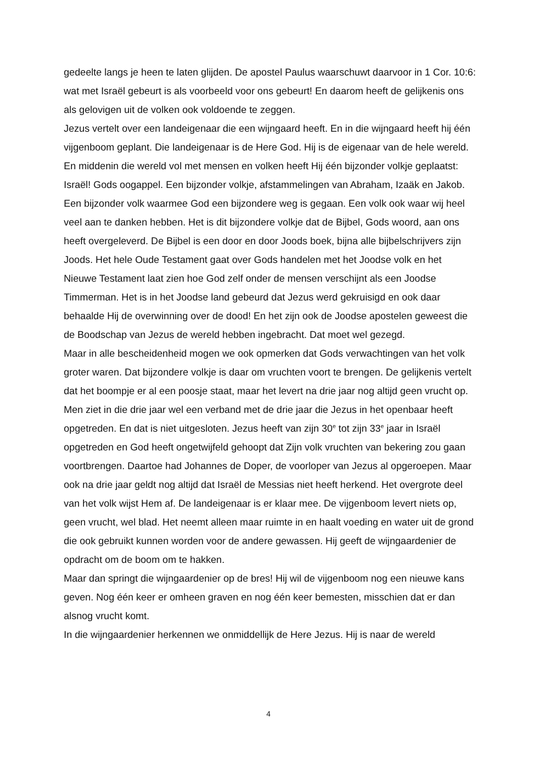gedeelte langs je heen te laten glijden. De apostel Paulus waarschuwt daarvoor in 1 Cor. 10:6: wat met Israël gebeurt is als voorbeeld voor ons gebeurt! En daarom heeft de gelijkenis ons als gelovigen uit de volken ook voldoende te zeggen.
Jezus vertelt over een landeigenaar die een wijngaard heeft. En in die wijngaard heeft hij één vijgenboom geplant. Die landeigenaar is de Here God. Hij is de eigenaar van de hele wereld. En middenin die wereld vol met mensen en volken heeft Hij één bijzonder volkje geplaatst: Israël! Gods oogappel. Een bijzonder volkje, afstammelingen van Abraham, Izaäk en Jakob. Een bijzonder volk waarmee God een bijzondere weg is gegaan. Een volk ook waar wij heel veel aan te danken hebben. Het is dit bijzondere volkje dat de Bijbel, Gods woord, aan ons heeft overgeleverd. De Bijbel is een door en door Joods boek, bijna alle bijbelschrijvers zijn Joods. Het hele Oude Testament gaat over Gods handelen met het Joodse volk en het Nieuwe Testament laat zien hoe God zelf onder de mensen verschijnt als een Joodse Timmerman. Het is in het Joodse land gebeurd dat Jezus werd gekruisigd en ook daar behaalde Hij de overwinning over de dood! En het zijn ook de Joodse apostelen geweest die de Boodschap van Jezus de wereld hebben ingebracht. Dat moet wel gezegd.
Maar in alle bescheidenheid mogen we ook opmerken dat Gods verwachtingen van het volk groter waren. Dat bijzondere volkje is daar om vruchten voort te brengen. De gelijkenis vertelt dat het boompje er al een poosje staat, maar het levert na drie jaar nog altijd geen vrucht op. Men ziet in die drie jaar wel een verband met de drie jaar die Jezus in het openbaar heeft opgetreden. En dat is niet uitgesloten. Jezus heeft van zijn 30<sup>e</sup> tot zijn 33<sup>e</sup> jaar in Israël opgetreden en God heeft ongetwijfeld gehoopt dat Zijn volk vruchten van bekering zou gaan voortbrengen. Daartoe had Johannes de Doper, de voorloper van Jezus al opgeroepen. Maar ook na drie jaar geldt nog altijd dat Israël de Messias niet heeft herkend. Het overgrote deel van het volk wijst Hem af. De landeigenaar is er klaar mee. De vijgenboom levert niets op, geen vrucht, wel blad. Het neemt alleen maar ruimte in en haalt voeding en water uit de grond die ook gebruikt kunnen worden voor de andere gewassen. Hij geeft de wijngaardenier de opdracht om de boom om te hakken.
Maar dan springt die wijngaardenier op de bres! Hij wil de vijgenboom nog een nieuwe kans geven. Nog één keer er omheen graven en nog één keer bemesten, misschien dat er dan alsnog vrucht komt.
In die wijngaardenier herkennen we onmiddellijk de Here Jezus. Hij is naar de wereld
4